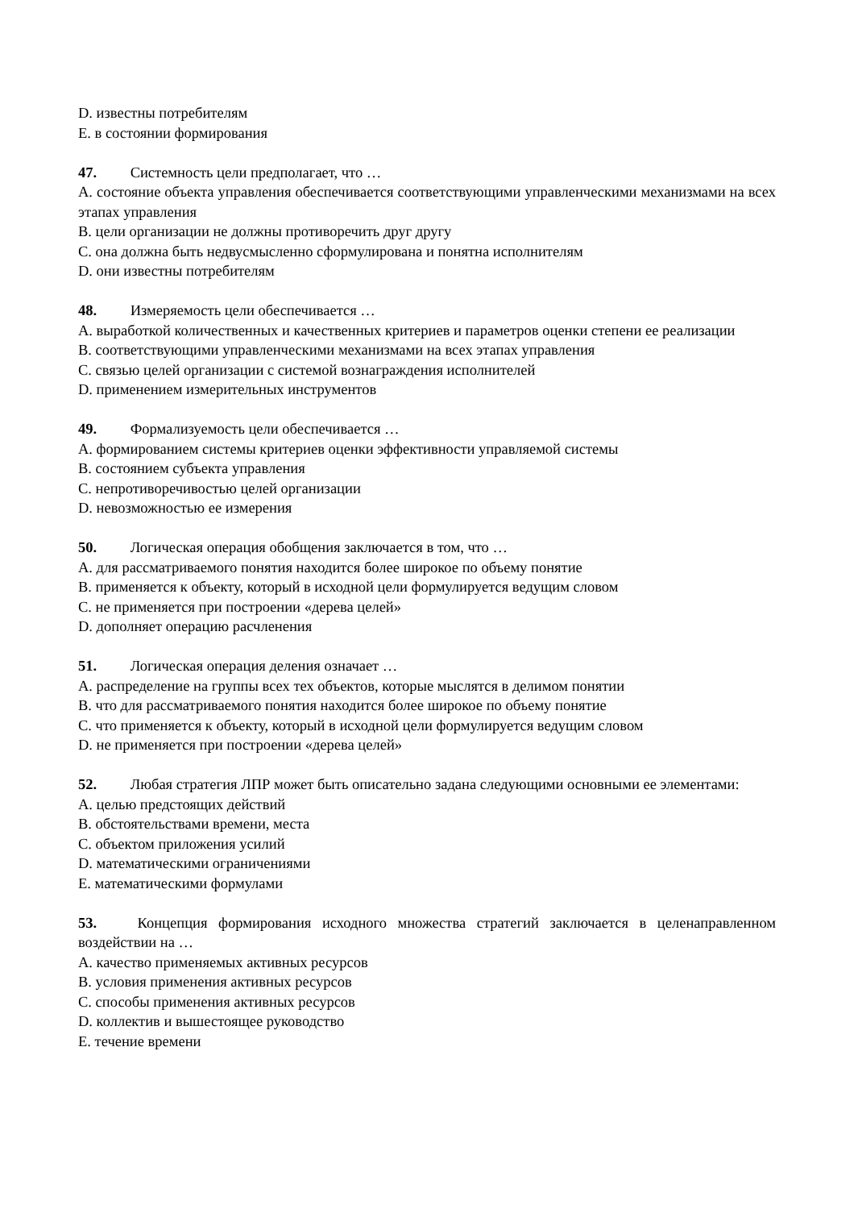D. известны потребителям
E. в состоянии формирования
47. Системность цели предполагает, что …
A. состояние объекта управления обеспечивается соответствующими управленческими механизмами на всех этапах управления
B. цели организации не должны противоречить друг другу
C. она должна быть недвусмысленно сформулирована и понятна исполнителям
D. они известны потребителям
48. Измеряемость цели обеспечивается …
A. выработкой количественных и качественных критериев и параметров оценки степени ее реализации
B. соответствующими управленческими механизмами на всех этапах управления
C. связью целей организации с системой вознаграждения исполнителей
D. применением измерительных инструментов
49. Формализуемость цели обеспечивается …
A. формированием системы критериев оценки эффективности управляемой системы
B. состоянием субъекта управления
C. непротиворечивостью целей организации
D. невозможностью ее измерения
50. Логическая операция обобщения заключается в том, что …
A. для рассматриваемого понятия находится более широкое по объему понятие
B. применяется к объекту, который в исходной цели формулируется ведущим словом
C. не применяется при построении «дерева целей»
D. дополняет операцию расчленения
51. Логическая операция деления означает …
A. распределение на группы всех тех объектов, которые мыслятся в делимом понятии
B. что для рассматриваемого понятия находится более широкое по объему понятие
C. что применяется к объекту, который в исходной цели формулируется ведущим словом
D. не применяется при построении «дерева целей»
52. Любая стратегия ЛПР может быть описательно задана следующими основными ее элементами:
A. целью предстоящих действий
B. обстоятельствами времени, места
C. объектом приложения усилий
D. математическими ограничениями
E. математическими формулами
53. Концепция формирования исходного множества стратегий заключается в целенаправленном воздействии на …
A. качество применяемых активных ресурсов
B. условия применения активных ресурсов
C. способы применения активных ресурсов
D. коллектив и вышестоящее руководство
E. течение времени